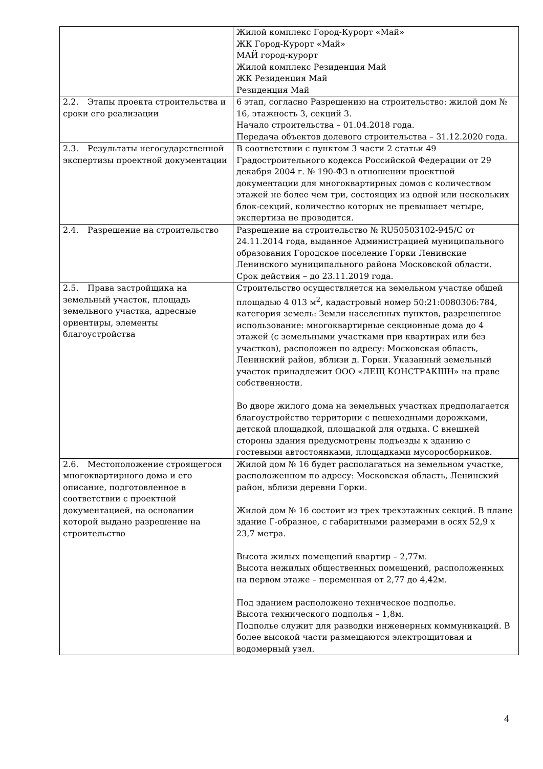| | Жилой комплекс Город-Курорт «Май» ЖК Город-Курорт «Май» МАЙ город-курорт Жилой комплекс Резиденция Май ЖК Резиденция Май Резиденция Май |
| 2.2. Этапы проекта строительства и сроки его реализации | 6 этап, согласно Разрешению на строительство: жилой дом № 16, этажность 3, секций 3. Начало строительства – 01.04.2018 года. Передача объектов долевого строительства – 31.12.2020 года. |
| 2.3. Результаты негосударственной экспертизы проектной документации | В соответствии с пунктом 3 части 2 статьи 49 Градостроительного кодекса Российской Федерации от 29 декабря 2004 г. № 190-ФЗ в отношении проектной документации для многоквартирных домов с количеством этажей не более чем три, состоящих из одной или нескольких блок-секций, количество которых не превышает четыре, экспертиза не проводится. |
| 2.4. Разрешение на строительство | Разрешение на строительство № RU50503102-945/С от 24.11.2014 года, выданное Администрацией муниципального образования Городское поселение Горки Ленинские Ленинского муниципального района Московской области. Срок действия – до 23.11.2019 года. |
| 2.5. Права застройщика на земельный участок, площадь земельного участка, адресные ориентиры, элементы благоустройства | Строительство осуществляется на земельном участке общей площадью 4 013 м<sup>2</sup>, кадастровый номер 50:21:0080306:784, категория земель: Земли населенных пунктов, разрешенное использование: многоквартирные секционные дома до 4 этажей (с земельными участками при квартирах или без участков), расположен по адресу: Московская область, Ленинский район, вблизи д. Горки. Указанный земельный участок принадлежит ООО «ЛЕЩ КОНСТРАКШН» на праве собственности. Во дворе жилого дома на земельных участках предполагается благоустройство территории с пешеходными дорожками, детской площадкой, площадкой для отдыха. С внешней стороны здания предусмотрены подъезды к зданию с гостевыми автостоянками, площадками мусоросборников. |
| 2.6. Местоположение строящегося многоквартирного дома и его описание, подготовленное в соответствии с проектной документацией, на основании которой выдано разрешение на строительство | Жилой дом № 16 будет располагаться на земельном участке, расположенном по адресу: Московская область, Ленинский район, вблизи деревни Горки. Жилой дом № 16 состоит из трех трехэтажных секций. В плане здание Г-образное, с габаритными размерами в осях 52,9 х 23,7 метра. Высота жилых помещений квартир – 2,77м. Высота нежилых общественных помещений, расположенных на первом этаже – переменная от 2,77 до 4,42м. Под зданием расположено техническое подполье. Высота технического подполья – 1,8м. Подполье служит для разводки инженерных коммуникаций. В более высокой части размещаются электрощитовая и водомерный узел. |
4